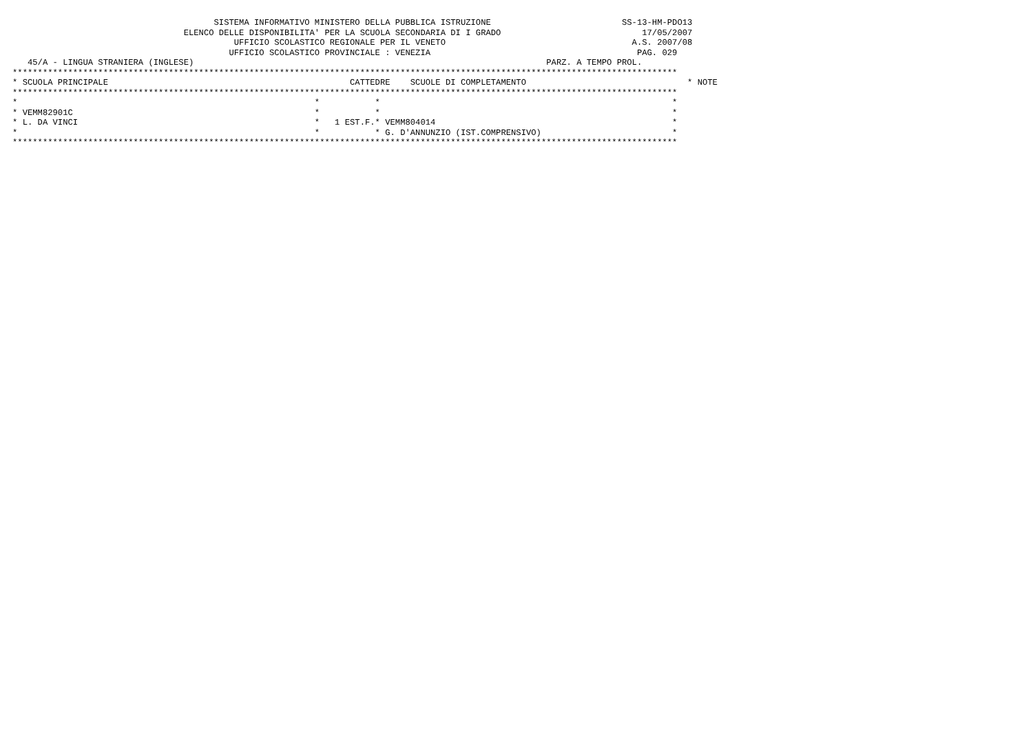SISTEMA INFORMATIVO MINISTERO DELLA PUBBLICA ISTRUZIONE                          SS-13-HM-PDO13
                                  ELENCO DELLE DISPONIBILITA' PER LA SCUOLA SECONDARIA DI I GRADO                            17/05/2007
                                            UFFICIO SCOLASTICO REGIONALE PER IL VENETO                                     A.S. 2007/08
                                           UFFICIO SCOLASTICO PROVINCIALE : VENEZIA                                         PAG. 029
   45/A - LINGUA STRANIERA (INGLESE)                                                                      PARZ. A TEMPO PROL.
************************************************************************************************************************************
* SCUOLA PRINCIPALE                                                CATTEDRE    SCUOLE DI COMPLETAMENTO                                * NOTE
************************************************************************************************************************************
*                                                           *           *                                                          *
* VEMM82901C                                                *           *                                                          *
* L. DA VINCI                                               *   1 EST.F.* VEMM804014                                               *
*                                                           *           * G. D'ANNUNZIO (IST.COMPRENSIVO)                          *
************************************************************************************************************************************